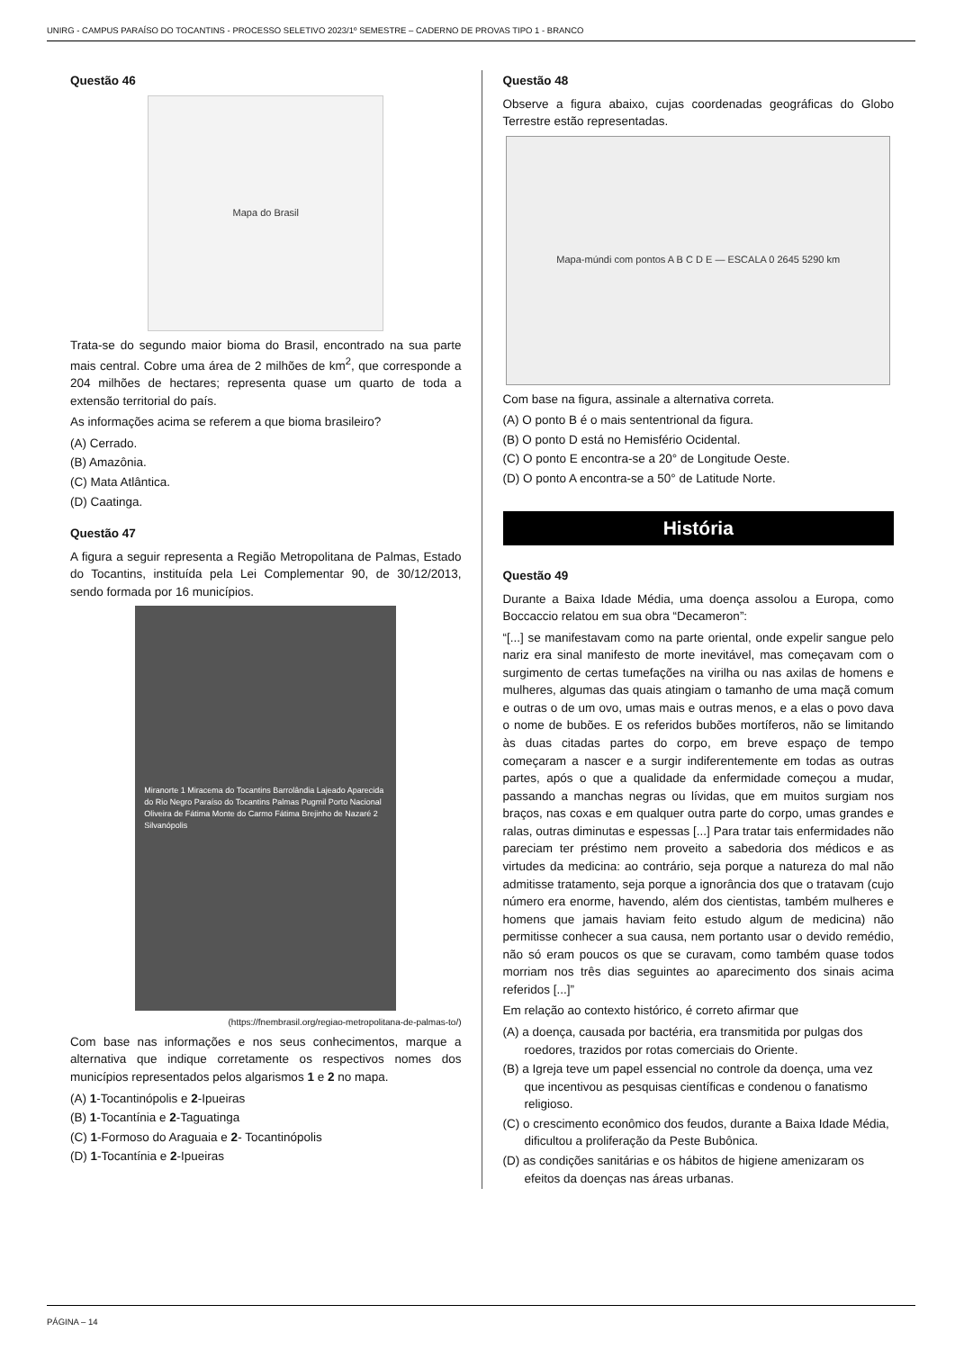UNIRG - CAMPUS PARAÍSO DO TOCANTINS - PROCESSO SELETIVO 2023/1º SEMESTRE – CADERNO DE PROVAS TIPO 1 - BRANCO
Questão 46
Mapa do Brasil
Trata-se do segundo maior bioma do Brasil, encontrado na sua parte mais central. Cobre uma área de 2 milhões de km<sup>2</sup>, que corresponde a 204 milhões de hectares; representa quase um quarto de toda a extensão territorial do país.
As informações acima se referem a que bioma brasileiro?
(A) Cerrado.
(B) Amazônia.
(C) Mata Atlântica.
(D) Caatinga.
Questão 47
A figura a seguir representa a Região Metropolitana de Palmas, Estado do Tocantins, instituída pela Lei Complementar 90, de 30/12/2013, sendo formada por 16 municípios.
Miranorte 1 Miracema do Tocantins Barrolândia Lajeado Aparecida do Rio Negro Paraíso do Tocantins Palmas Pugmil Porto Nacional Oliveira de Fátima Monte do Carmo Fátima Brejinho de Nazaré 2 Silvanópolis
(https://fnembrasil.org/regiao-metropolitana-de-palmas-to/)
Com base nas informações e nos seus conhecimentos, marque a alternativa que indique corretamente os respectivos nomes dos municípios representados pelos algarismos 1 e 2 no mapa.
(A) 1-Tocantinópolis e 2-Ipueiras
(B) 1-Tocantínia e 2-Taguatinga
(C) 1-Formoso do Araguaia e 2- Tocantinópolis
(D) 1-Tocantínia e 2-Ipueiras
Questão 48
Observe a figura abaixo, cujas coordenadas geográficas do Globo Terrestre estão representadas.
Mapa-múndi com pontos A B C D E — ESCALA 0 2645 5290 km
Com base na figura, assinale a alternativa correta.
(A) O ponto B é o mais sententrional da figura.
(B) O ponto D está no Hemisfério Ocidental.
(C) O ponto E encontra-se a 20° de Longitude Oeste.
(D) O ponto A encontra-se a 50° de Latitude Norte.
História
Questão 49
Durante a Baixa Idade Média, uma doença assolou a Europa, como Boccaccio relatou em sua obra “Decameron”:
“[...] se manifestavam como na parte oriental, onde expelir sangue pelo nariz era sinal manifesto de morte inevitável, mas começavam com o surgimento de certas tumefações na virilha ou nas axilas de homens e mulheres, algumas das quais atingiam o tamanho de uma maçã comum e outras o de um ovo, umas mais e outras menos, e a elas o povo dava o nome de bubões. E os referidos bubões mortíferos, não se limitando às duas citadas partes do corpo, em breve espaço de tempo começaram a nascer e a surgir indiferentemente em todas as outras partes, após o que a qualidade da enfermidade começou a mudar, passando a manchas negras ou lívidas, que em muitos surgiam nos braços, nas coxas e em qualquer outra parte do corpo, umas grandes e ralas, outras diminutas e espessas [...] Para tratar tais enfermidades não pareciam ter préstimo nem proveito a sabedoria dos médicos e as virtudes da medicina: ao contrário, seja porque a natureza do mal não admitisse tratamento, seja porque a ignorância dos que o tratavam (cujo número era enorme, havendo, além dos cientistas, também mulheres e homens que jamais haviam feito estudo algum de medicina) não permitisse conhecer a sua causa, nem portanto usar o devido remédio, não só eram poucos os que se curavam, como também quase todos morriam nos três dias seguintes ao aparecimento dos sinais acima referidos [...]”
Em relação ao contexto histórico, é correto afirmar que
(A) a doença, causada por bactéria, era transmitida por pulgas dos roedores, trazidos por rotas comerciais do Oriente.
(B) a Igreja teve um papel essencial no controle da doença, uma vez que incentivou as pesquisas científicas e condenou o fanatismo religioso.
(C) o crescimento econômico dos feudos, durante a Baixa Idade Média, dificultou a proliferação da Peste Bubônica.
(D) as condições sanitárias e os hábitos de higiene amenizaram os efeitos da doenças nas áreas urbanas.
PÁGINA – 14